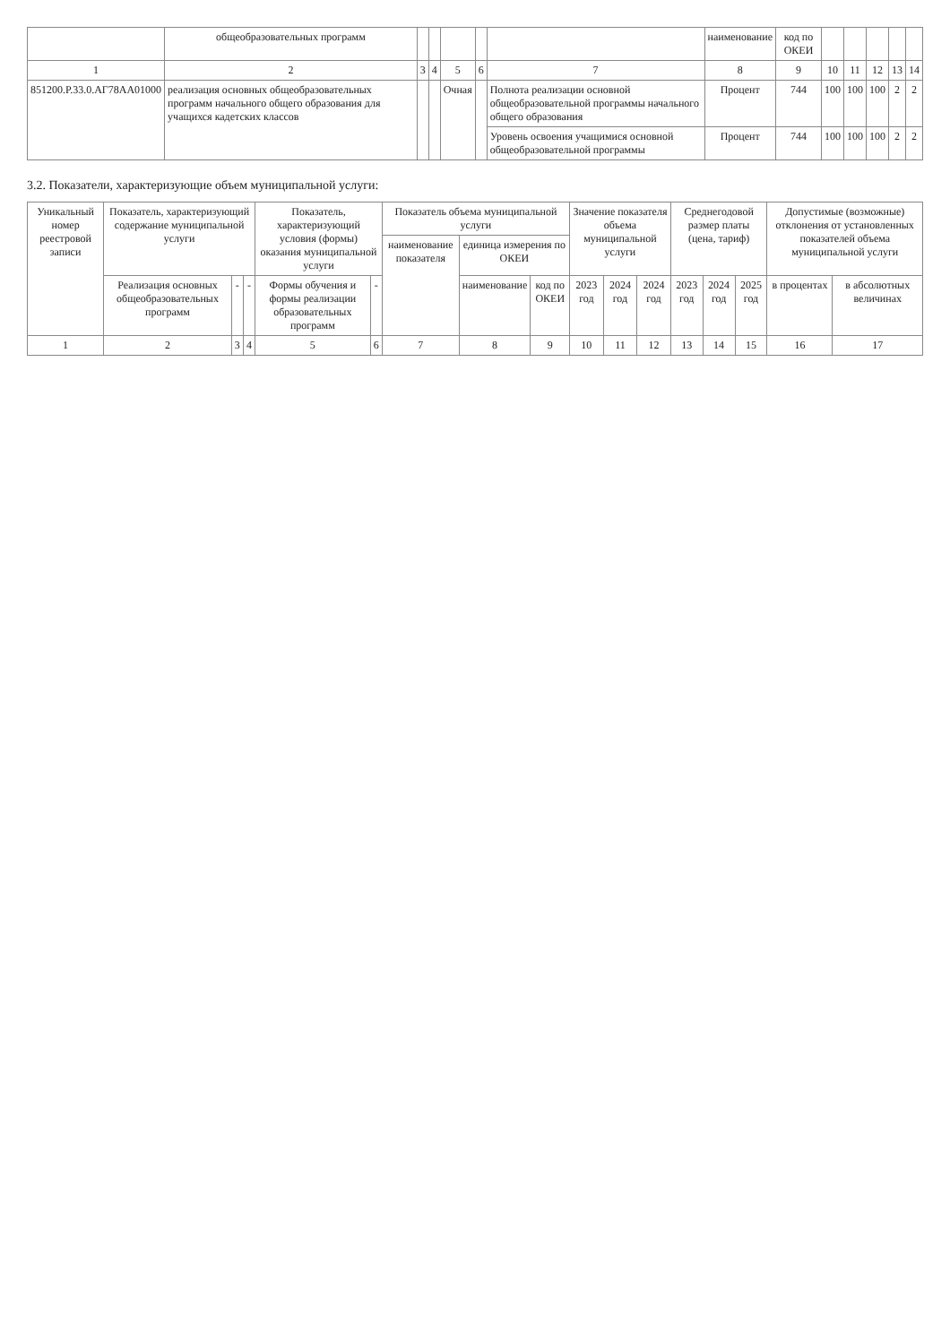| | общеобразовательных программ | | | | | | наименование | код по ОКЕИ | | | | | |
| --- | --- | --- | --- | --- | --- | --- | --- | --- | --- | --- | --- | --- | --- |
| 1 | 2 | 3 | 4 | 5 | 6 | 7 | 8 | 9 | 10 | 11 | 12 | 13 | 14 |
| 851200.Р.33.0.АГ78АА01000 | реализация основных общеобразовательных программ начального общего образования для учащихся кадетских классов | | | Очная | | Полнота реализации основной общеобразовательной программы начального общего образования | Процент | 744 | 100 | 100 | 100 | 2 | 2 |
| | | | | | | Уровень освоения учащимися основной общеобразовательной программы | Процент | 744 | 100 | 100 | 100 | 2 | 2 |
3.2. Показатели, характеризующие объем муниципальной услуги:
| Уникальный номер реестровой записи | Показатель, характеризующий содержание муниципальной услуги | | | Показатель, характеризующий условия (формы) оказания муниципальной услуги | | Показатель объема муниципальной услуги | | | Значение показателя объема муниципальной услуги | | | Среднегодовой размер платы (цена, тариф) | | | Допустимые (возможные) отклонения от установленных показателей объема муниципальной услуги | |
| --- | --- | --- | --- | --- | --- | --- | --- | --- | --- | --- | --- | --- | --- | --- | --- | --- |
| | | | | | | наименование показателя | единица измерения по ОКЕИ | | | | | | | | | |
| | Реализация основных общеобразовательных программ | - | - | Формы обучения и формы реализации образовательных программ | - | | наименование | код по ОКЕИ | 2023 год | 2024 год | 2024 год | 2023 год | 2024 год | 2025 год | в процентах | в абсолютных величинах |
| 1 | 2 | 3 | 4 | 5 | 6 | 7 | 8 | 9 | 10 | 11 | 12 | 13 | 14 | 15 | 16 | 17 |